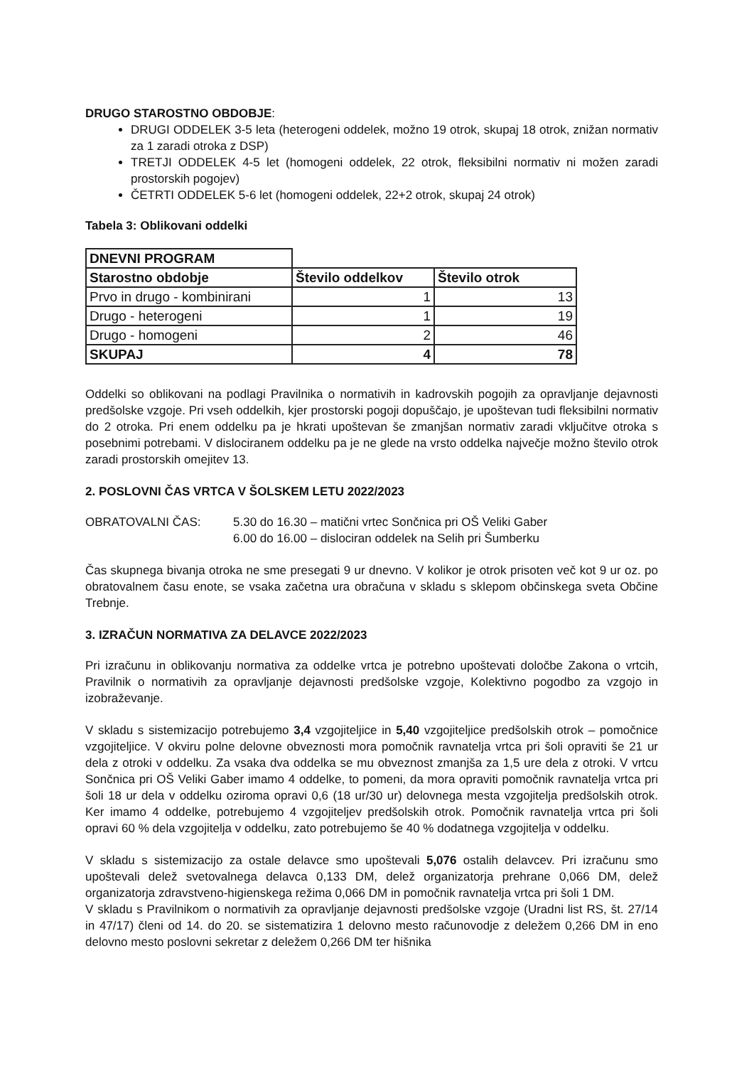DRUGO STAROSTNO OBDOBJE:
DRUGI ODDELEK 3-5 leta (heterogeni oddelek, možno 19 otrok, skupaj 18 otrok, znižan normativ za 1 zaradi otroka z DSP)
TRETJI ODDELEK 4-5 let (homogeni oddelek, 22 otrok, fleksibilni normativ ni možen zaradi prostorskih pogojev)
ČETRTI ODDELEK 5-6 let (homogeni oddelek, 22+2 otrok, skupaj 24 otrok)
Tabela 3: Oblikovani oddelki
| DNEVNI PROGRAM | | |
| Starostno obdobje | Število oddelkov | Število otrok |
| Prvo in drugo - kombinirani | 1 | 13 |
| Drugo - heterogeni | 1 | 19 |
| Drugo - homogeni | 2 | 46 |
| SKUPAJ | 4 | 78 |
Oddelki so oblikovani na podlagi Pravilnika o normativih in kadrovskih pogojih za opravljanje dejavnosti predšolske vzgoje. Pri vseh oddelkih, kjer prostorski pogoji dopuščajo, je upoštevan tudi fleksibilni normativ do 2 otroka. Pri enem oddelku pa je hkrati upoštevan še zmanjšan normativ zaradi vključitve otroka s posebnimi potrebami. V dislociranem oddelku pa je ne glede na vrsto oddelka največje možno število otrok zaradi prostorskih omejitev 13.
2. POSLOVNI ČAS VRTCA V ŠOLSKEM LETU 2022/2023
OBRATOVALNI ČAS:
5.30 do 16.30 – matični vrtec Sončnica pri OŠ Veliki Gaber
6.00 do 16.00 – dislociran oddelek na Selih pri Šumberku
Čas skupnega bivanja otroka ne sme presegati 9 ur dnevno. V kolikor je otrok prisoten več kot 9 ur oz. po obratovalnem času enote, se vsaka začetna ura obračuna v skladu s sklepom občinskega sveta Občine Trebnje.
3. IZRAČUN NORMATIVA ZA DELAVCE 2022/2023
Pri izračunu in oblikovanju normativa za oddelke vrtca je potrebno upoštevati določbe Zakona o vrtcih, Pravilnik o normativih za opravljanje dejavnosti predšolske vzgoje, Kolektivno pogodbo za vzgojo in izobraževanje.
V skladu s sistemizacijo potrebujemo 3,4 vzgojiteljice in 5,40 vzgojiteljice predšolskih otrok – pomočnice vzgojiteljice. V okviru polne delovne obveznosti mora pomočnik ravnatelja vrtca pri šoli opraviti še 21 ur dela z otroki v oddelku. Za vsaka dva oddelka se mu obveznost zmanjša za 1,5 ure dela z otroki. V vrtcu Sončnica pri OŠ Veliki Gaber imamo 4 oddelke, to pomeni, da mora opraviti pomočnik ravnatelja vrtca pri šoli 18 ur dela v oddelku oziroma opravi 0,6 (18 ur/30 ur) delovnega mesta vzgojitelja predšolskih otrok. Ker imamo 4 oddelke, potrebujemo 4 vzgojiteljev predšolskih otrok. Pomočnik ravnatelja vrtca pri šoli opravi 60 % dela vzgojitelja v oddelku, zato potrebujemo še 40 % dodatnega vzgojitelja v oddelku.
V skladu s sistemizacijo za ostale delavce smo upoštevali 5,076 ostalih delavcev. Pri izračunu smo upoštevali delež svetovalnega delavca 0,133 DM, delež organizatorja prehrane 0,066 DM, delež organizatorja zdravstveno-higienskega režima 0,066 DM in pomočnik ravnatelja vrtca pri šoli 1 DM.
V skladu s Pravilnikom o normativih za opravljanje dejavnosti predšolske vzgoje (Uradni list RS, št. 27/14 in 47/17) členi od 14. do 20. se sistematizira 1 delovno mesto računovodje z deležem 0,266 DM in eno delovno mesto poslovni sekretar z deležem 0,266 DM ter hišnika